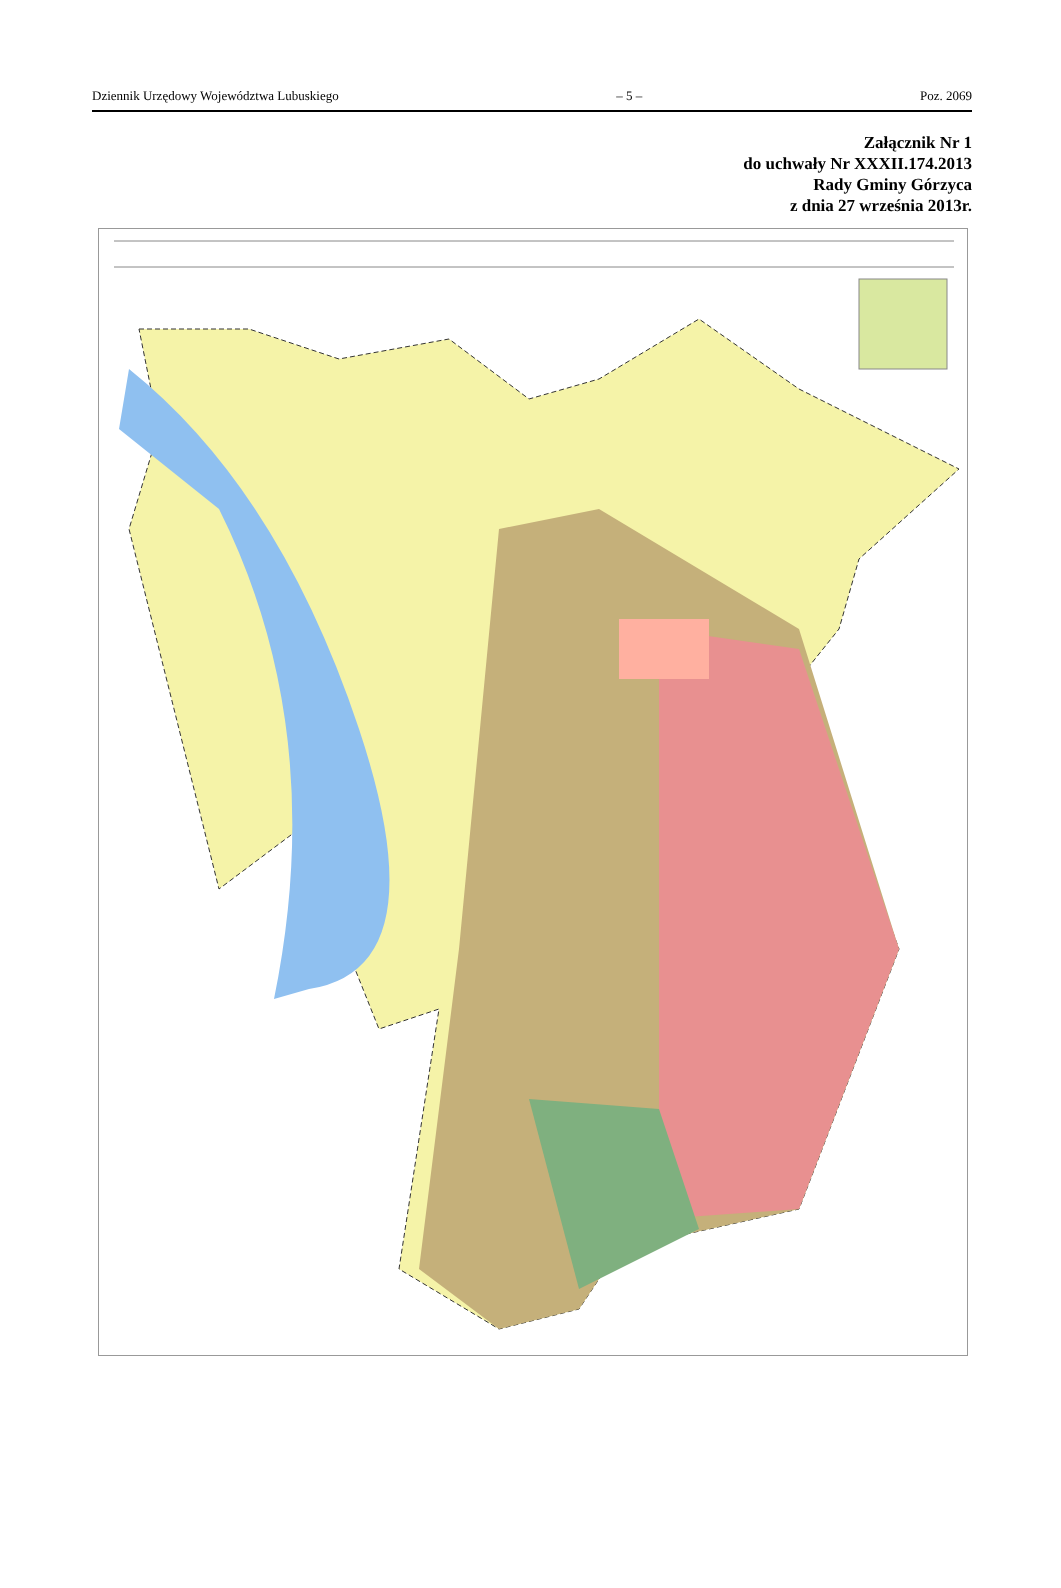Dziennik Urzędowy Województwa Lubuskiego – 5 – Poz. 2069
Załącznik Nr 1
do uchwały Nr XXXII.174.2013
Rady Gminy Górzyca
z dnia 27 września 2013r.